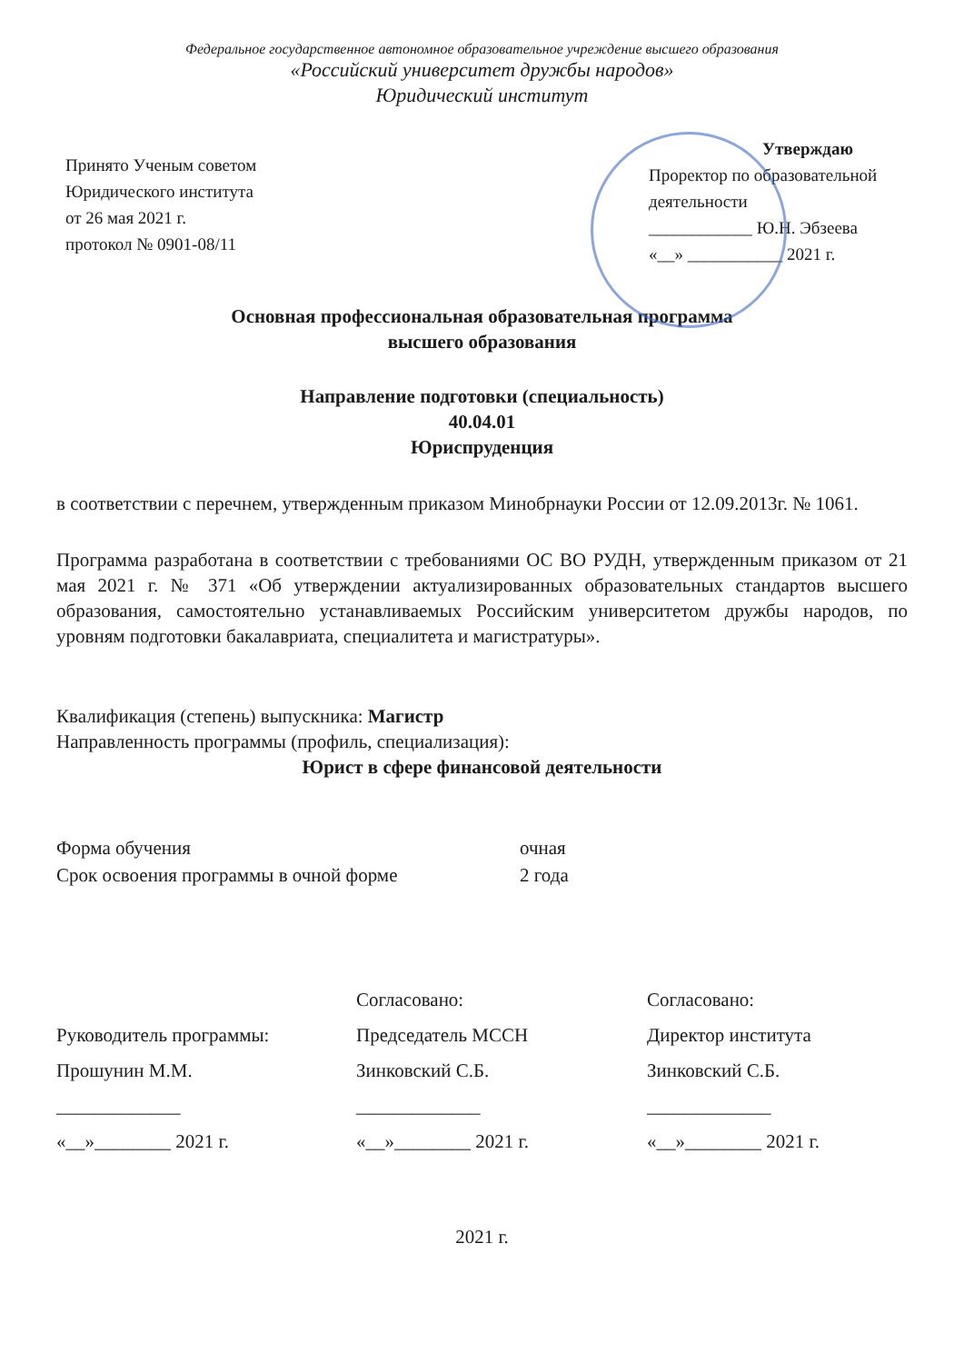Федеральное государственное автономное образовательное учреждение высшего образования
«Российский университет дружбы народов»
Юридический институт
Принято Ученым советом
Юридического института
от 26 мая 2021 г.
протокол № 0901-08/11
Утверждаю
Проректор по образовательной деятельности
____________ Ю.Н. Эбзеева
«__» ___________ 2021 г.
Основная профессиональная образовательная программа
высшего образования
Направление подготовки (специальность)
40.04.01
Юриспруденция
в соответствии с перечнем, утвержденным приказом Минобрнауки России от 12.09.2013г. № 1061.
Программа разработана в соответствии с требованиями ОС ВО РУДН, утвержденным приказом от 21 мая 2021 г. № 371 «Об утверждении актуализированных образовательных стандартов высшего образования, самостоятельно устанавливаемых Российским университетом дружбы народов, по уровням подготовки бакалавриата, специалитета и магистратуры».
Квалификация (степень) выпускника: Магистр
Направленность программы (профиль, специализация):
Юрист в сфере финансовой деятельности
Форма обучения очная
Срок освоения программы в очной форме 2 года
Согласовано:
Согласовано:
Руководитель программы:
Председатель МССН
Директор института
Прошунин М.М.
Зинковский С.Б.
Зинковский С.Б.
_____________
_____________
_____________
«__»________ 2021 г.
«__»________ 2021 г.
«__»________ 2021 г.
2021 г.